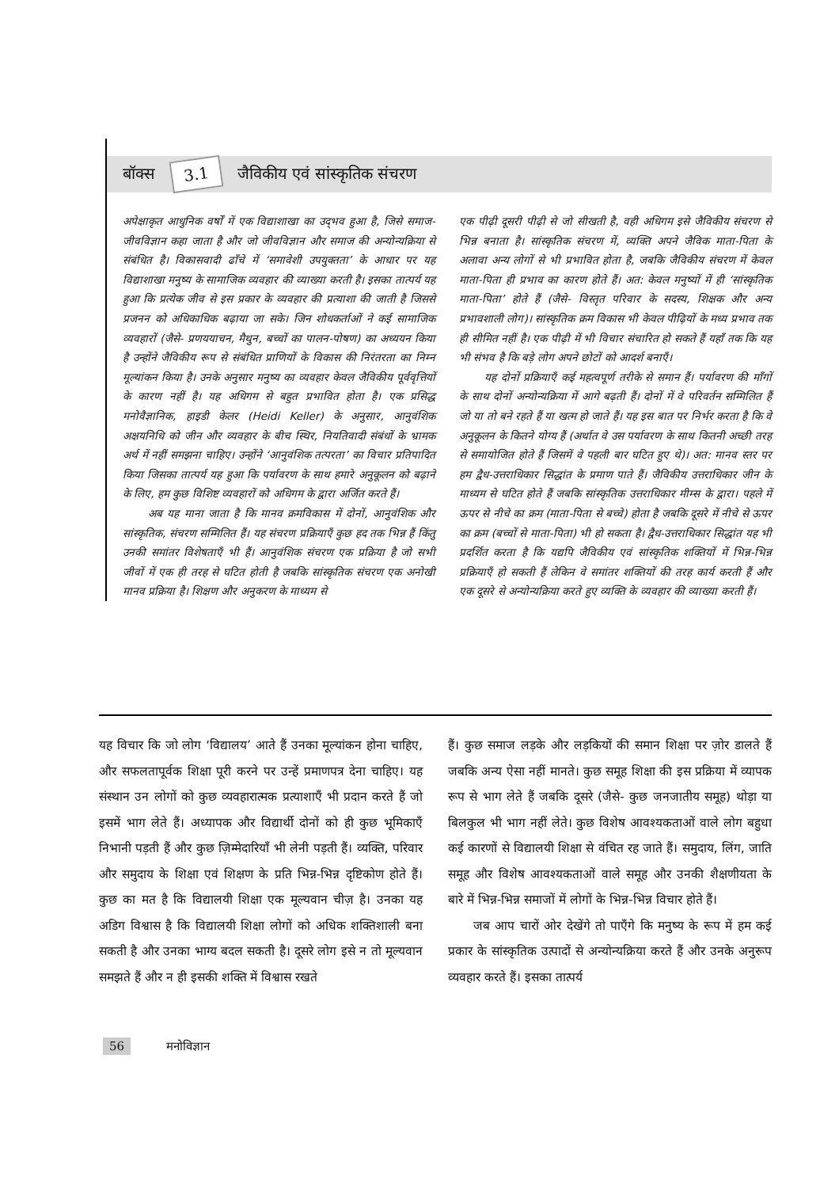बॉक्स 3.1 जैविकीय एवं सांस्कृतिक संचरण
अपेक्षाकृत आधुनिक वर्षों में एक विद्याशाखा का उद्‌भव हुआ है, जिसे समाज-जीवविज्ञान कहा जाता है और जो जीवविज्ञान और समाज की अन्योन्यक्रिया से संबंधित है। विकासवादी ढाँचे में ‘समावेशी उपयुक्तता’ के आधार पर यह विद्याशाखा मनुष्य के सामाजिक व्यवहार की व्याख्या करती है। इसका तात्पर्य यह हुआ कि प्रत्येक जीव से इस प्रकार के व्यवहार की प्रत्याशा की जाती है जिससे प्रजनन को अधिकाधिक बढ़ाया जा सके। जिन शोधकर्ताओं ने कई सामाजिक व्यवहारों (जैसे- प्रणययाचन, मैथुन, बच्चों का पालन-पोषण) का अध्ययन किया है उन्होंने जैविकीय रूप से संबंधित प्राणियों के विकास की निरंतरता का निम्न मूल्यांकन किया है। उनके अनुसार मनुष्य का व्यवहार केवल जैविकीय पूर्ववृत्तियों के कारण नहीं है। यह अधिगम से बहुत प्रभावित होता है। एक प्रसिद्ध मनोवैज्ञानिक, हाइडी केलर (Heidi Keller) के अनुसार, आनुवंशिक अक्षयनिधि को जीन और व्यवहार के बीच स्थिर, नियतिवादी संबंधों के भ्रामक अर्थ में नहीं समझना चाहिए। उन्होंने ‘आनुवंशिक तत्परता’ का विचार प्रतिपादित किया जिसका तात्पर्य यह हुआ कि पर्यावरण के साथ हमारे अनुकूलन को बढ़ाने के लिए, हम कुछ विशिष्ट व्यवहारों को अधिगम के द्वारा अर्जित करते हैं।
अब यह माना जाता है कि मानव क्रमविकास में दोनों, आनुवंशिक और सांस्कृतिक, संचरण सम्मिलित हैं। यह संचरण प्रक्रियाएँ कुछ हद तक भिन्न हैं किंतु उनकी समांतर विशेषताएँ भी हैं। आनुवंशिक संचरण एक प्रक्रिया है जो सभी जीवों में एक ही तरह से घटित होती है जबकि सांस्कृतिक संचरण एक अनोखी मानव प्रक्रिया है। शिक्षण और अनुकरण के माध्यम से
एक पीढ़ी दूसरी पीढ़ी से जो सीखती है, वही अधिगम इसे जैविकीय संचरण से भिन्न बनाता है। सांस्कृतिक संचरण में, व्यक्ति अपने जैविक माता-पिता के अलावा अन्य लोगों से भी प्रभावित होता है, जबकि जैविकीय संचरण में केवल माता-पिता ही प्रभाव का कारण होते हैं। अत: केवल मनुष्यों में ही ‘सांस्कृतिक माता-पिता’ होते हैं (जैसे- विस्तृत परिवार के सदस्य, शिक्षक और अन्य प्रभावशाली लोग)। सांस्कृतिक क्रम विकास भी केवल पीढ़ियों के मध्य प्रभाव तक ही सीमित नहीं है। एक पीढ़ी में भी विचार संचारित हो सकते हैं यहाँ तक कि यह भी संभव है कि बड़े लोग अपने छोटों को आदर्श बनाएँ।
यह दोनों प्रक्रियाएँ कई महत्वपूर्ण तरीके से समान हैं। पर्यावरण की माँगों के साथ दोनों अन्योन्यक्रिया में आगे बढ़ती हैं। दोनों में वे परिवर्तन सम्मिलित हैं जो या तो बने रहते हैं या खत्म हो जाते हैं। यह इस बात पर निर्भर करता है कि वे अनुकूलन के कितने योग्य हैं (अर्थात वे उस पर्यावरण के साथ कितनी अच्छी तरह से समायोजित होते हैं जिसमें वे पहली बार घटित हुए थे)। अत: मानव स्तर पर हम द्वैध-उत्तराधिकार सिद्धांत के प्रमाण पाते हैं। जैविकीय उत्तराधिकार जीन के माध्यम से घटित होते हैं जबकि सांस्कृतिक उत्तराधिकार मीम्स के द्वारा। पहले में ऊपर से नीचे का क्रम (माता-पिता से बच्चे) होता है जबकि दूसरे में नीचे से ऊपर का क्रम (बच्चों से माता-पिता) भी हो सकता है। द्वैध-उत्तराधिकार सिद्धांत यह भी प्रदर्शित करता है कि यद्यपि जैविकीय एवं सांस्कृतिक शक्तियों में भिन्न-भिन्न प्रक्रियाएँ हो सकती हैं लेकिन वे समांतर शक्तियों की तरह कार्य करती हैं और एक दूसरे से अन्योन्यक्रिया करते हुए व्यक्ति के व्यवहार की व्याख्या करती हैं।
यह विचार कि जो लोग ‘विद्यालय’ आते हैं उनका मूल्यांकन होना चाहिए, और सफलतापूर्वक शिक्षा पूरी करने पर उन्हें प्रमाणपत्र देना चाहिए। यह संस्थान उन लोगों को कुछ व्यवहारात्मक प्रत्याशाएँ भी प्रदान करते हैं जो इसमें भाग लेते हैं। अध्यापक और विद्यार्थी दोनों को ही कुछ भूमिकाएँ निभानी पड़ती हैं और कुछ ज़िम्मेदारियाँ भी लेनी पड़ती हैं। व्यक्ति, परिवार और समुदाय के शिक्षा एवं शिक्षण के प्रति भिन्न-भिन्न दृष्टिकोण होते हैं। कुछ का मत है कि विद्यालयी शिक्षा एक मूल्यवान चीज़ है। उनका यह अडिग विश्वास है कि विद्यालयी शिक्षा लोगों को अधिक शक्तिशाली बना सकती है और उनका भाग्य बदल सकती है। दूसरे लोग इसे न तो मूल्यवान समझते हैं और न ही इसकी शक्ति में विश्वास रखते
हैं। कुछ समाज लड़के और लड़कियों की समान शिक्षा पर ज़ोर डालते हैं जबकि अन्य ऐसा नहीं मानते। कुछ समूह शिक्षा की इस प्रक्रिया में व्यापक रूप से भाग लेते हैं जबकि दूसरे (जैसे- कुछ जनजातीय समूह) थोड़ा या बिलकुल भी भाग नहीं लेते। कुछ विशेष आवश्यकताओं वाले लोग बहुधा कई कारणों से विद्यालयी शिक्षा से वंचित रह जाते हैं। समुदाय, लिंग, जाति समूह और विशेष आवश्यकताओं वाले समूह और उनकी शैक्षणीयता के बारे में भिन्न-भिन्न समाजों में लोगों के भिन्न-भिन्न विचार होते हैं।
जब आप चारों ओर देखेंगे तो पाएँगे कि मनुष्य के रूप में हम कई प्रकार के सांस्कृतिक उत्पादों से अन्योन्यक्रिया करते हैं और उनके अनुरूप व्यवहार करते हैं। इसका तात्पर्य
56 मनोविज्ञान